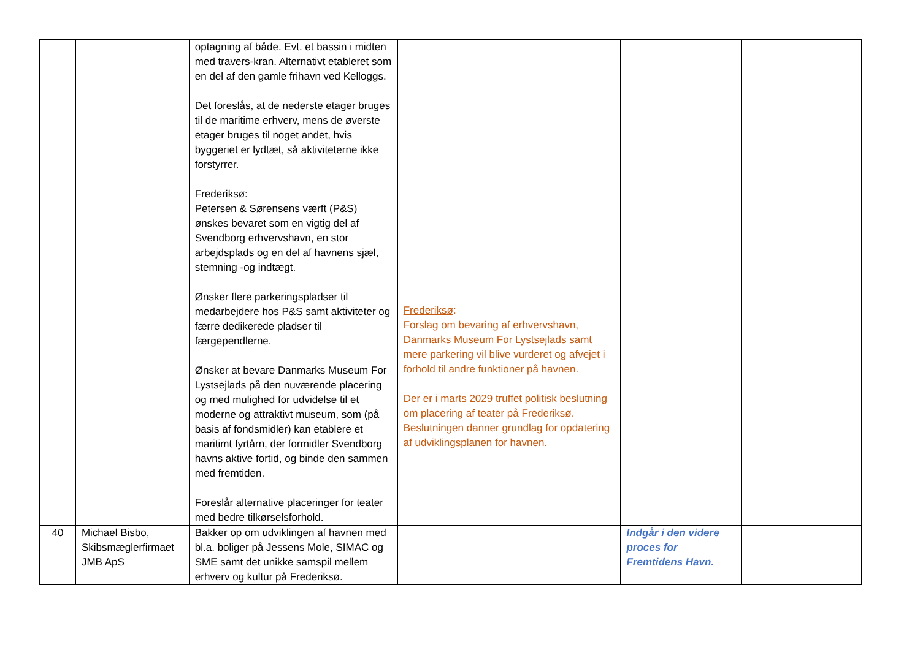| | | optagning af både. Evt. et bassin i midten med travers-kran. Alternativt etableret som en del af den gamle frihavn ved Kelloggs. Det foreslås, at de nederste etager bruges til de maritime erhverv, mens de øverste etager bruges til noget andet, hvis byggeriet er lydtæt, så aktiviteterne ikke forstyrrer. Frederiksø : Petersen & Sørensens værft (P&S) ønskes bevaret som en vigtig del af Svendborg erhvervshavn, en stor arbejdsplads og en del af havnens sjæl, stemning -og indtægt. Ønsker flere parkeringspladser til medarbejdere hos P&S samt aktiviteter og færre dedikerede pladser til færgependlerne. Ønsker at bevare Danmarks Museum For Lystsejlads på den nuværende placering og med mulighed for udvidelse til et moderne og attraktivt museum, som (på basis af fondsmidler) kan etablere et maritimt fyrtårn, der formidler Svendborg havns aktive fortid, og binde den sammen med fremtiden. Foreslår alternative placeringer for teater med bedre tilkørselsforhold. | Frederiksø : Forslag om bevaring af erhvervshavn, Danmarks Museum For Lystsejlads samt mere parkering vil blive vurderet og afvejet i forhold til andre funktioner på havnen. Der er i marts 2029 truffet politisk beslutning om placering af teater på Frederiksø. Beslutningen danner grundlag for opdatering af udviklingsplanen for havnen. | | |
| 40 | Michael Bisbo, Skibsmæglerfirmaet JMB ApS | Bakker op om udviklingen af havnen med bl.a. boliger på Jessens Mole, SIMAC og SME samt det unikke samspil mellem erhverv og kultur på Frederiksø. | | Indgår i den videre proces for Fremtidens Havn. | |